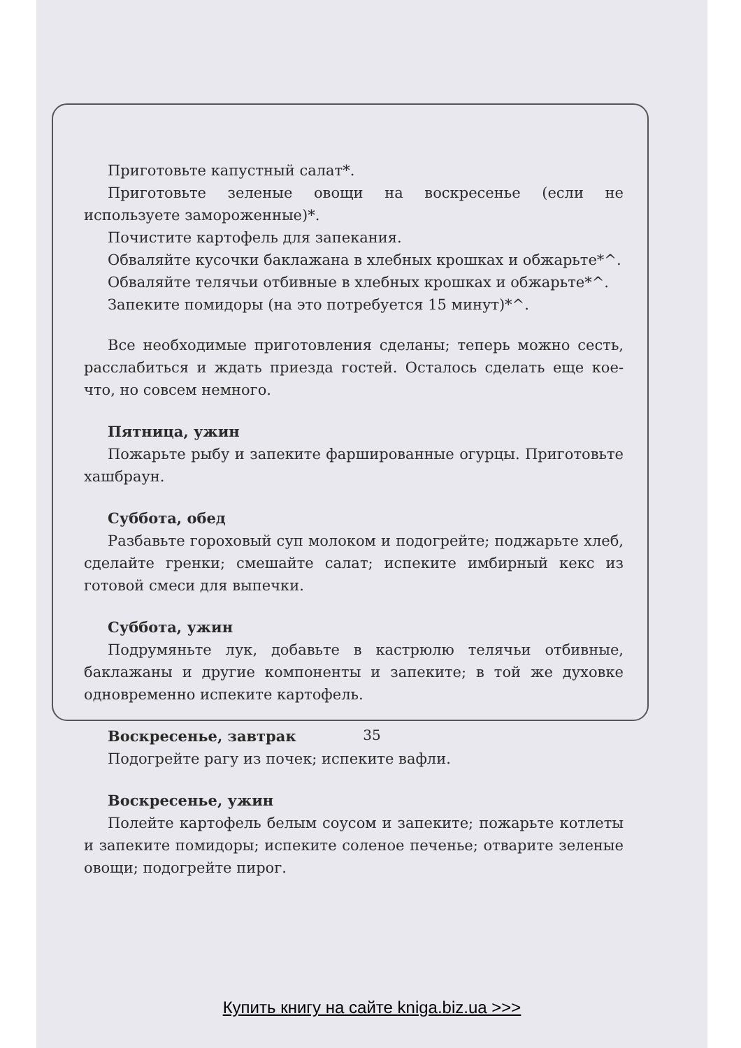Приготовьте капустный салат*.
Приготовьте зеленые овощи на воскресенье (если не используете замороженные)*.
Почистите картофель для запекания.
Обваляйте кусочки баклажана в хлебных крошках и обжарьте*^.
Обваляйте телячьи отбивные в хлебных крошках и обжарьте*^.
Запеките помидоры (на это потребуется 15 минут)*^.
Все необходимые приготовления сделаны; теперь можно сесть, расслабиться и ждать приезда гостей. Осталось сделать еще кое-что, но совсем немного.
Пятница, ужин
Пожарьте рыбу и запеките фаршированные огурцы. Приготовьте хашбраун.
Суббота, обед
Разбавьте гороховый суп молоком и подогрейте; поджарьте хлеб, сделайте гренки; смешайте салат; испеките имбирный кекс из готовой смеси для выпечки.
Суббота, ужин
Подрумяньте лук, добавьте в кастрюлю телячьи отбивные, баклажаны и другие компоненты и запеките; в той же духовке одновременно испеките картофель.
Воскресенье, завтрак
Подогрейте рагу из почек; испеките вафли.
Воскресенье, ужин
Полейте картофель белым соусом и запеките; пожарьте котлеты и запеките помидоры; испеките соленое печенье; отварите зеленые овощи; подогрейте пирог.
35
Купить книгу на сайте kniga.biz.ua >>>